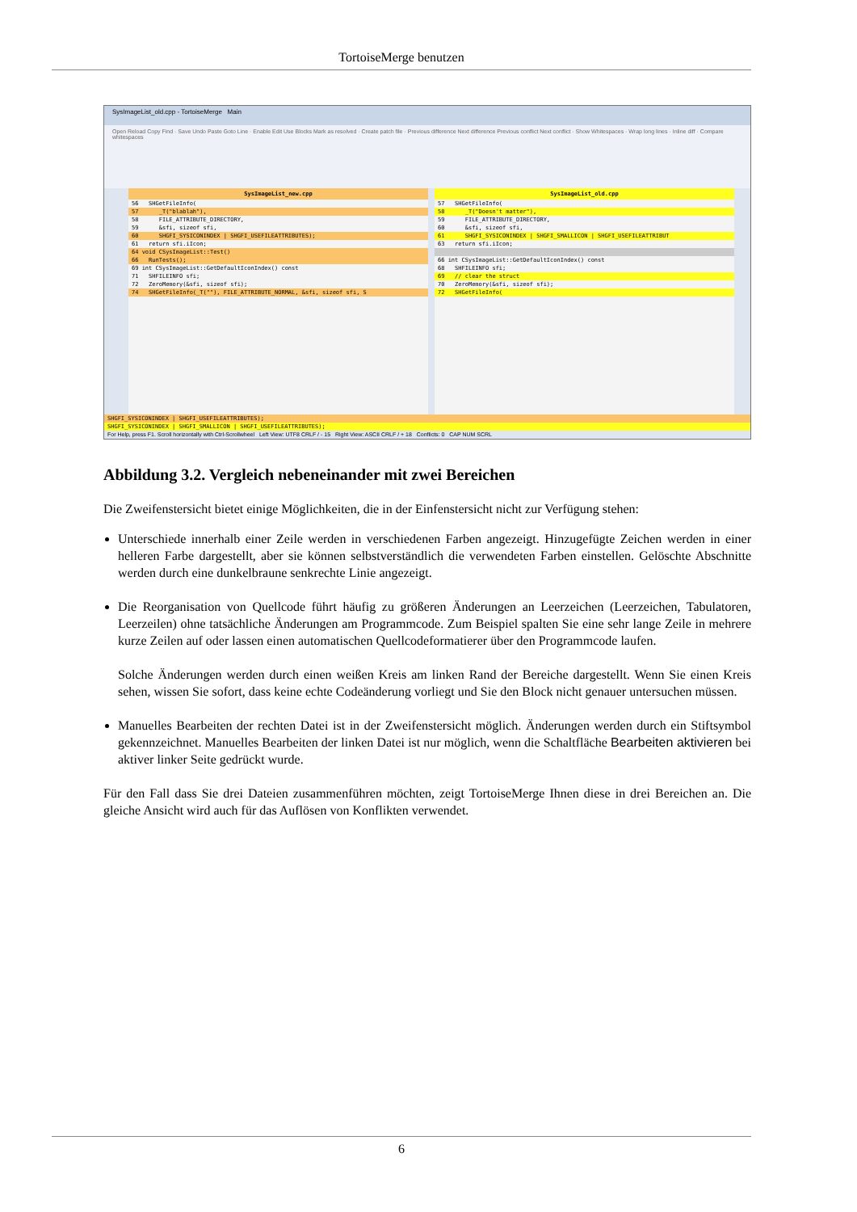TortoiseMerge benutzen
SysImageList_old.cpp - TortoiseMerge Main
Open Reload Copy Find · Save Undo Paste Goto Line · Enable Edit Use Blocks Mark as resolved · Create patch file · Previous difference Next difference Previous conflict Next conflict · Show Whitespaces · Wrap long lines · Inline diff · Compare whitespaces
SysImageList_new.cpp
56 SHGetFileInfo(
57 _T("blablah"),
58 FILE_ATTRIBUTE_DIRECTORY,
59 &sfi, sizeof sfi,
60 SHGFI_SYSICONINDEX | SHGFI_USEFILEATTRIBUTES);
61 return sfi.iIcon;
64 void CSysImageList::Test()
66 RunTests();
69 int CSysImageList::GetDefaultIconIndex() const
71 SHFILEINFO sfi;
72 ZeroMemory(&sfi, sizeof sfi);
74 SHGetFileInfo(_T(""), FILE_ATTRIBUTE_NORMAL, &sfi, sizeof sfi, S
SysImageList_old.cpp
57 SHGetFileInfo(
58 _T("Doesn't matter"),
59 FILE_ATTRIBUTE_DIRECTORY,
60 &sfi, sizeof sfi,
61 SHGFI_SYSICONINDEX | SHGFI_SMALLICON | SHGFI_USEFILEATTRIBUT
63 return sfi.iIcon;
66 int CSysImageList::GetDefaultIconIndex() const
68 SHFILEINFO sfi;
69 // clear the struct
70 ZeroMemory(&sfi, sizeof sfi);
72 SHGetFileInfo(
SHGFI_SYSICONINDEX | SHGFI_USEFILEATTRIBUTES);
SHGFI_SYSICONINDEX | SHGFI_SMALLICON | SHGFI_USEFILEATTRIBUTES);
For Help, press F1. Scroll horizontally with Ctrl-Scrollwheel Left View: UTF8 CRLF / - 15 Right View: ASCII CRLF / + 18 Conflicts: 0 CAP NUM SCRL
Abbildung 3.2. Vergleich nebeneinander mit zwei Bereichen
Die Zweifenstersicht bietet einige Möglichkeiten, die in der Einfenstersicht nicht zur Verfügung stehen:
Unterschiede innerhalb einer Zeile werden in verschiedenen Farben angezeigt. Hinzugefügte Zeichen werden in einer helleren Farbe dargestellt, aber sie können selbstverständlich die verwendeten Farben einstellen. Gelöschte Abschnitte werden durch eine dunkelbraune senkrechte Linie angezeigt.
Die Reorganisation von Quellcode führt häufig zu größeren Änderungen an Leerzeichen (Leerzeichen, Tabulatoren, Leerzeilen) ohne tatsächliche Änderungen am Programmcode. Zum Beispiel spalten Sie eine sehr lange Zeile in mehrere kurze Zeilen auf oder lassen einen automatischen Quellcodeformatierer über den Programmcode laufen.
Solche Änderungen werden durch einen weißen Kreis am linken Rand der Bereiche dargestellt. Wenn Sie einen Kreis sehen, wissen Sie sofort, dass keine echte Codeänderung vorliegt und Sie den Block nicht genauer untersuchen müssen.
Manuelles Bearbeiten der rechten Datei ist in der Zweifenstersicht möglich. Änderungen werden durch ein Stiftsymbol gekennzeichnet. Manuelles Bearbeiten der linken Datei ist nur möglich, wenn die Schaltfläche Bearbeiten aktivieren bei aktiver linker Seite gedrückt wurde.
Für den Fall dass Sie drei Dateien zusammenführen möchten, zeigt TortoiseMerge Ihnen diese in drei Bereichen an. Die gleiche Ansicht wird auch für das Auflösen von Konflikten verwendet.
6